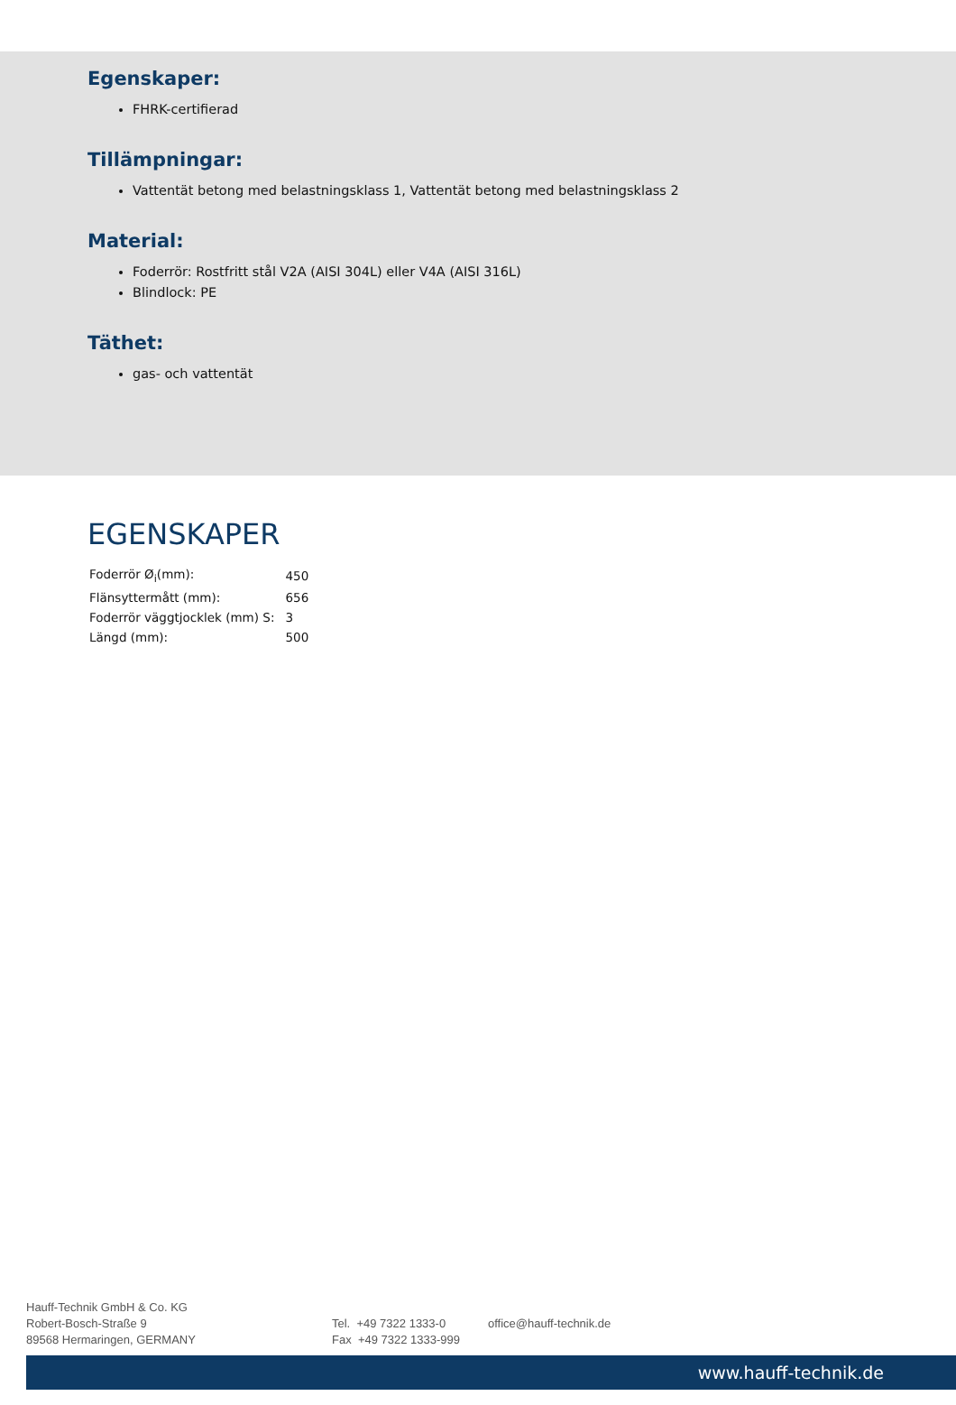Egenskaper:
FHRK-certifierad
Tillämpningar:
Vattentät betong med belastningsklass 1, Vattentät betong med belastningsklass 2
Material:
Foderrör: Rostfritt stål V2A (AISI 304L) eller V4A (AISI 316L)
Blindlock: PE
Täthet:
gas- och vattentät
EGENSKAPER
| Foderrör Ø<sub>i</sub>(mm): | 450 |
| Flänsyttermått (mm): | 656 |
| Foderrör väggtjocklek (mm) S: | 3 |
| Längd (mm): | 500 |
Hauff-Technik GmbH & Co. KG
Robert-Bosch-Straße 9
89568 Hermaringen, GERMANY
Tel. +49 7322 1333-0
Fax +49 7322 1333-999
office@hauff-technik.de
www.hauff-technik.de